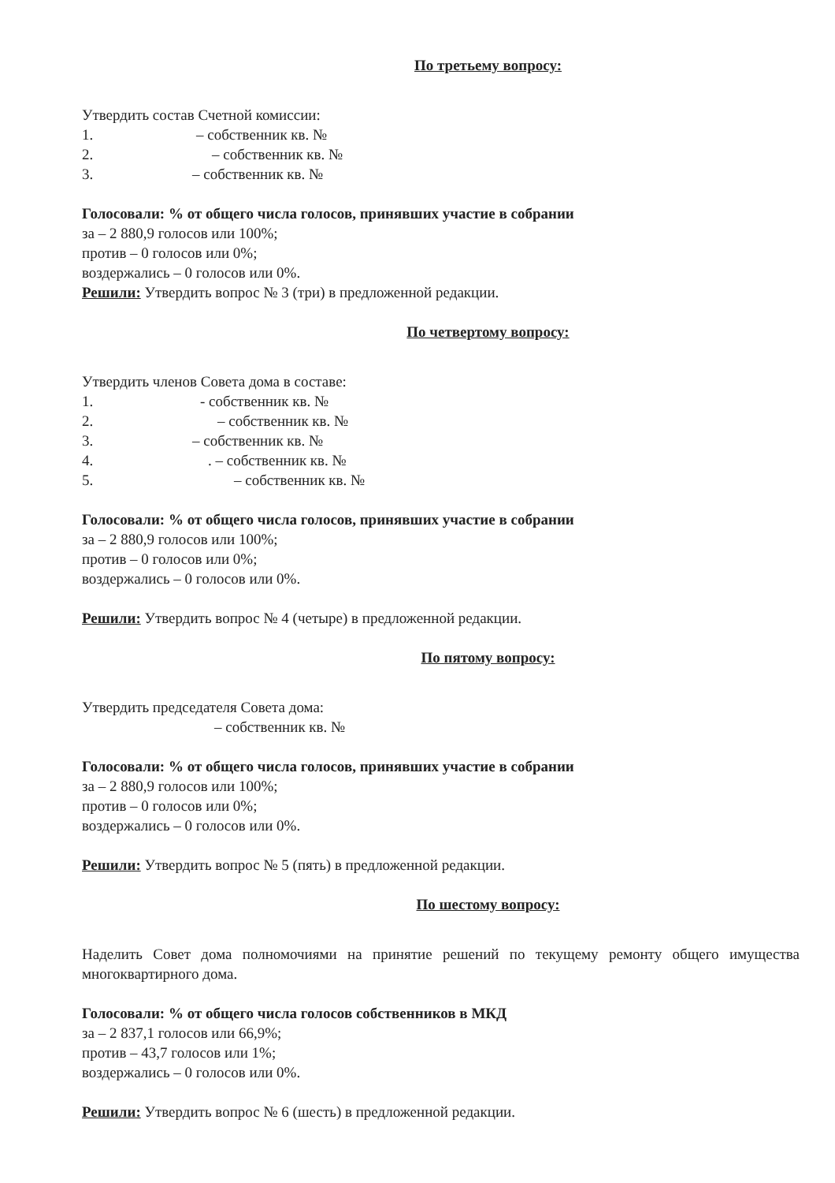По третьему вопросу:
Утвердить состав Счетной комиссии:
1. – собственник кв. №
2. – собственник кв. №
3. – собственник кв. №
Голосовали: % от общего числа голосов, принявших участие в собрании
за – 2 880,9 голосов или 100%;
против – 0 голосов или 0%;
воздержались – 0 голосов или 0%.
Решили: Утвердить вопрос № 3 (три) в предложенной редакции.
По четвертому вопросу:
Утвердить членов Совета дома в составе:
1. - собственник кв. №
2. – собственник кв. №
3. – собственник кв. №
4.. – собственник кв. №
5. – собственник кв. №
Голосовали: % от общего числа голосов, принявших участие в собрании
за – 2 880,9 голосов или 100%;
против – 0 голосов или 0%;
воздержались – 0 голосов или 0%.
Решили: Утвердить вопрос № 4 (четыре) в предложенной редакции.
По пятому вопросу:
Утвердить председателя Совета дома:
– собственник кв. №
Голосовали: % от общего числа голосов, принявших участие в собрании
за – 2 880,9 голосов или 100%;
против – 0 голосов или 0%;
воздержались – 0 голосов или 0%.
Решили: Утвердить вопрос № 5 (пять) в предложенной редакции.
По шестому вопросу:
Наделить Совет дома полномочиями на принятие решений по текущему ремонту общего имущества многоквартирного дома.
Голосовали: % от общего числа голосов собственников в МКД
за – 2 837,1 голосов или 66,9%;
против – 43,7 голосов или 1%;
воздержались – 0 голосов или 0%.
Решили: Утвердить вопрос № 6 (шесть) в предложенной редакции.